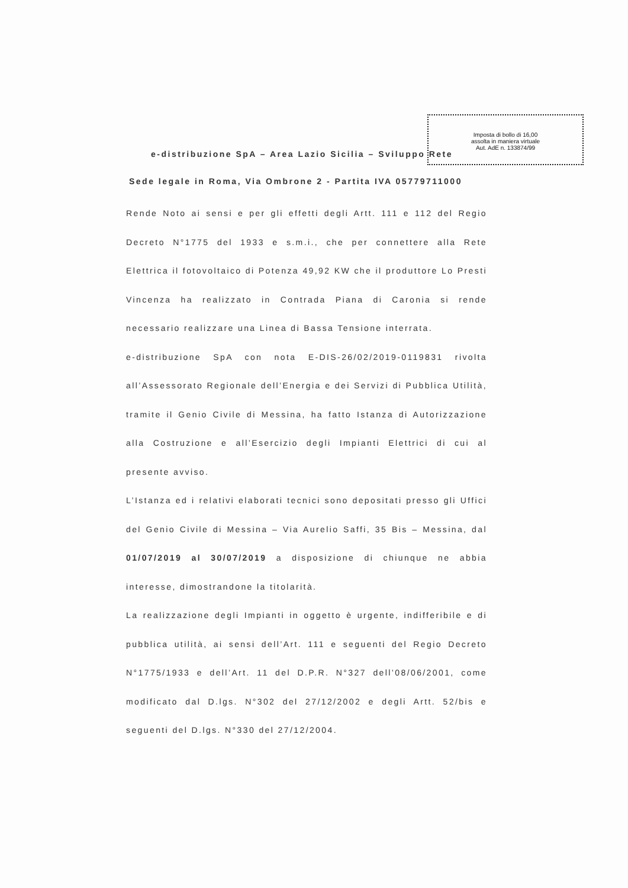Imposta di bollo di 16,00
assolta in maniera virtuale
Aut. AdE n. 133874/99
e-distribuzione SpA – Area Lazio Sicilia – Sviluppo Rete
Sede legale in Roma, Via Ombrone 2 - Partita IVA 05779711000
Rende Noto ai sensi e per gli effetti degli Artt. 111 e 112 del Regio Decreto N°1775 del 1933 e s.m.i., che per connettere alla Rete Elettrica il fotovoltaico di Potenza 49,92 KW che il produttore Lo Presti Vincenza ha realizzato in Contrada Piana di Caronia si rende necessario realizzare una Linea di Bassa Tensione interrata.
e-distribuzione SpA con nota E-DIS-26/02/2019-0119831 rivolta all’Assessorato Regionale dell’Energia e dei Servizi di Pubblica Utilità, tramite il Genio Civile di Messina, ha fatto Istanza di Autorizzazione alla Costruzione e all’Esercizio degli Impianti Elettrici di cui al presente avviso.
L’Istanza ed i relativi elaborati tecnici sono depositati presso gli Uffici del Genio Civile di Messina – Via Aurelio Saffi, 35 Bis – Messina, dal 01/07/2019 al 30/07/2019 a disposizione di chiunque ne abbia interesse, dimostrandone la titolarità.
La realizzazione degli Impianti in oggetto è urgente, indifferibile e di pubblica utilità, ai sensi dell’Art. 111 e seguenti del Regio Decreto N°1775/1933 e dell’Art. 11 del D.P.R. N°327 dell’08/06/2001, come modificato dal D.lgs. N°302 del 27/12/2002 e degli Artt. 52/bis e seguenti del D.lgs. N°330 del 27/12/2004.